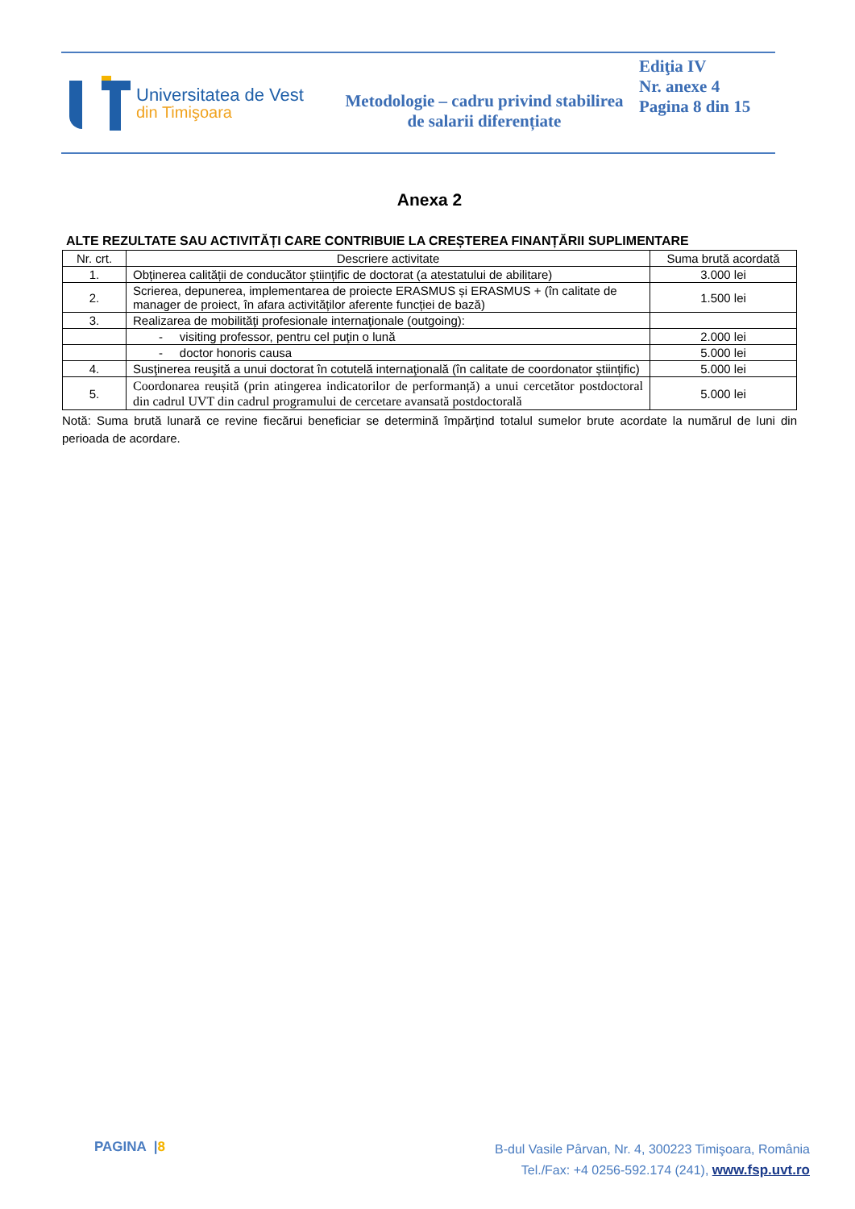Universitatea de Vest
din Timişoara
Metodologie – cadru privind stabilirea de salarii diferențiate
Ediţia IV
Nr. anexe 4
Pagina 8 din 15
Anexa 2
ALTE REZULTATE SAU ACTIVITĂȚI CARE CONTRIBUIE LA CREȘTEREA FINANȚĂRII SUPLIMENTARE
| Nr. crt. | Descriere activitate | Suma brută acordată |
| --- | --- | --- |
| 1. | Obținerea calității de conducător științific de doctorat (a atestatului de abilitare) | 3.000 lei |
| 2. | Scrierea, depunerea, implementarea de proiecte ERASMUS și ERASMUS + (în calitate de manager de proiect, în afara activităților aferente funcției de bază) | 1.500 lei |
| 3. | Realizarea de mobilităţi profesionale internaţionale (outgoing): | |
| | - visiting professor, pentru cel puţin o lună | 2.000 lei |
| | - doctor honoris causa | 5.000 lei |
| 4. | Susţinerea reuşită a unui doctorat în cotutelă internaţională (în calitate de coordonator științific) | 5.000 lei |
| 5. | Coordonarea reușită (prin atingerea indicatorilor de performanță) a unui cercetător postdoctoral din cadrul UVT din cadrul programului de cercetare avansată postdoctorală | 5.000 lei |
Notă: Suma brută lunară ce revine fiecărui beneficiar se determină împărțind totalul sumelor brute acordate la numărul de luni din perioada de acordare.
PAGINA |8
B-dul Vasile Pârvan, Nr. 4, 300223 Timişoara, România
Tel./Fax: +4 0256-592.174 (241), www.fsp.uvt.ro